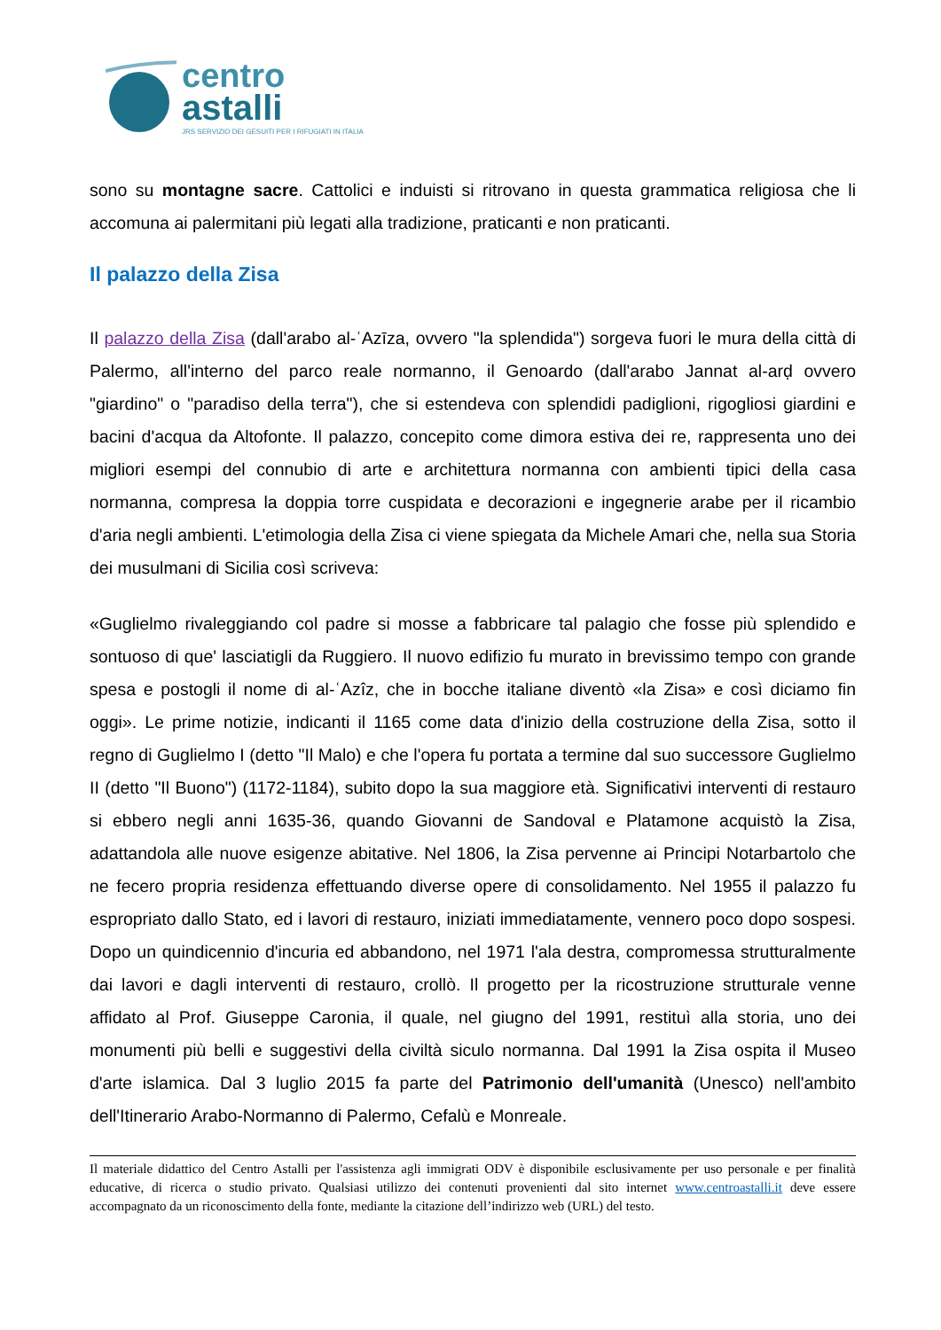centro
astalli
JRS SERVIZIO DEI GESUITI PER I RIFUGIATI IN ITALIA
sono su montagne sacre. Cattolici e induisti si ritrovano in questa grammatica religiosa che li accomuna ai palermitani più legati alla tradizione, praticanti e non praticanti.
Il palazzo della Zisa
Il palazzo della Zisa (dall'arabo al-ʿAzīza, ovvero "la splendida") sorgeva fuori le mura della città di Palermo, all'interno del parco reale normanno, il Genoardo (dall'arabo Jannat al-arḍ ovvero "giardino" o "paradiso della terra"), che si estendeva con splendidi padiglioni, rigogliosi giardini e bacini d'acqua da Altofonte. Il palazzo, concepito come dimora estiva dei re, rappresenta uno dei migliori esempi del connubio di arte e architettura normanna con ambienti tipici della casa normanna, compresa la doppia torre cuspidata e decorazioni e ingegnerie arabe per il ricambio d'aria negli ambienti. L'etimologia della Zisa ci viene spiegata da Michele Amari che, nella sua Storia dei musulmani di Sicilia così scriveva:
«Guglielmo rivaleggiando col padre si mosse a fabbricare tal palagio che fosse più splendido e sontuoso di que' lasciatigli da Ruggiero. Il nuovo edifizio fu murato in brevissimo tempo con grande spesa e postogli il nome di al-ʿAzîz, che in bocche italiane diventò «la Zisa» e così diciamo fin oggi». Le prime notizie, indicanti il 1165 come data d'inizio della costruzione della Zisa, sotto il regno di Guglielmo I (detto "Il Malo) e che l'opera fu portata a termine dal suo successore Guglielmo II (detto "Il Buono") (1172-1184), subito dopo la sua maggiore età. Significativi interventi di restauro si ebbero negli anni 1635-36, quando Giovanni de Sandoval e Platamone acquistò la Zisa, adattandola alle nuove esigenze abitative. Nel 1806, la Zisa pervenne ai Principi Notarbartolo che ne fecero propria residenza effettuando diverse opere di consolidamento. Nel 1955 il palazzo fu espropriato dallo Stato, ed i lavori di restauro, iniziati immediatamente, vennero poco dopo sospesi. Dopo un quindicennio d'incuria ed abbandono, nel 1971 l'ala destra, compromessa strutturalmente dai lavori e dagli interventi di restauro, crollò. Il progetto per la ricostruzione strutturale venne affidato al Prof. Giuseppe Caronia, il quale, nel giugno del 1991, restituì alla storia, uno dei monumenti più belli e suggestivi della civiltà siculo normanna. Dal 1991 la Zisa ospita il Museo d'arte islamica. Dal 3 luglio 2015 fa parte del Patrimonio dell'umanità (Unesco) nell'ambito dell'Itinerario Arabo-Normanno di Palermo, Cefalù e Monreale.
Il materiale didattico del Centro Astalli per l'assistenza agli immigrati ODV è disponibile esclusivamente per uso personale e per finalità educative, di ricerca o studio privato. Qualsiasi utilizzo dei contenuti provenienti dal sito internet www.centroastalli.it deve essere accompagnato da un riconoscimento della fonte, mediante la citazione dell’indirizzo web (URL) del testo.